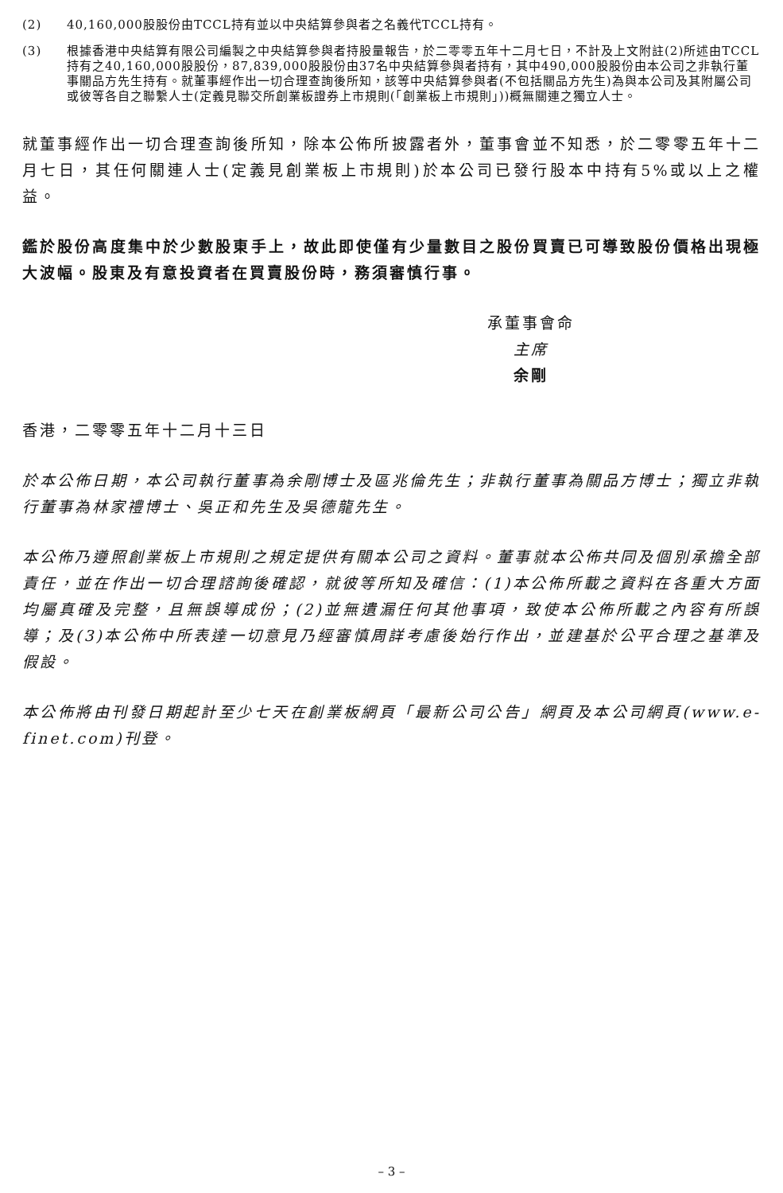(2) 40,160,000股股份由TCCL持有並以中央結算參與者之名義代TCCL持有。
(3) 根據香港中央結算有限公司編製之中央結算參與者持股量報告，於二零零五年十二月七日，不計及上文附註(2)所述由TCCL持有之40,160,000股股份，87,839,000股股份由37名中央結算參與者持有，其中490,000股股份由本公司之非執行董事關品方先生持有。就董事經作出一切合理查詢後所知，該等中央結算參與者(不包括關品方先生)為與本公司及其附屬公司或彼等各自之聯繫人士(定義見聯交所創業板證券上市規則(「創業板上市規則」))概無關連之獨立人士。
就董事經作出一切合理查詢後所知，除本公佈所披露者外，董事會並不知悉，於二零零五年十二月七日，其任何關連人士(定義見創業板上市規則)於本公司已發行股本中持有5%或以上之權益。
鑑於股份高度集中於少數股東手上，故此即使僅有少量數目之股份買賣已可導致股份價格出現極大波幅。股東及有意投資者在買賣股份時，務須審慎行事。
承董事會命
主席
余剛
香港，二零零五年十二月十三日
於本公佈日期，本公司執行董事為余剛博士及區兆倫先生；非執行董事為關品方博士；獨立非執行董事為林家禮博士、吳正和先生及吳德龍先生。
本公佈乃遵照創業板上市規則之規定提供有關本公司之資料。董事就本公佈共同及個別承擔全部責任，並在作出一切合理諮詢後確認，就彼等所知及確信：(1)本公佈所載之資料在各重大方面均屬真確及完整，且無誤導成份；(2)並無遺漏任何其他事項，致使本公佈所載之內容有所誤導；及(3)本公佈中所表達一切意見乃經審慎周詳考慮後始行作出，並建基於公平合理之基準及假設。
本公佈將由刊發日期起計至少七天在創業板網頁「最新公司公告」網頁及本公司網頁(www.e-finet.com)刊登。
– 3 –